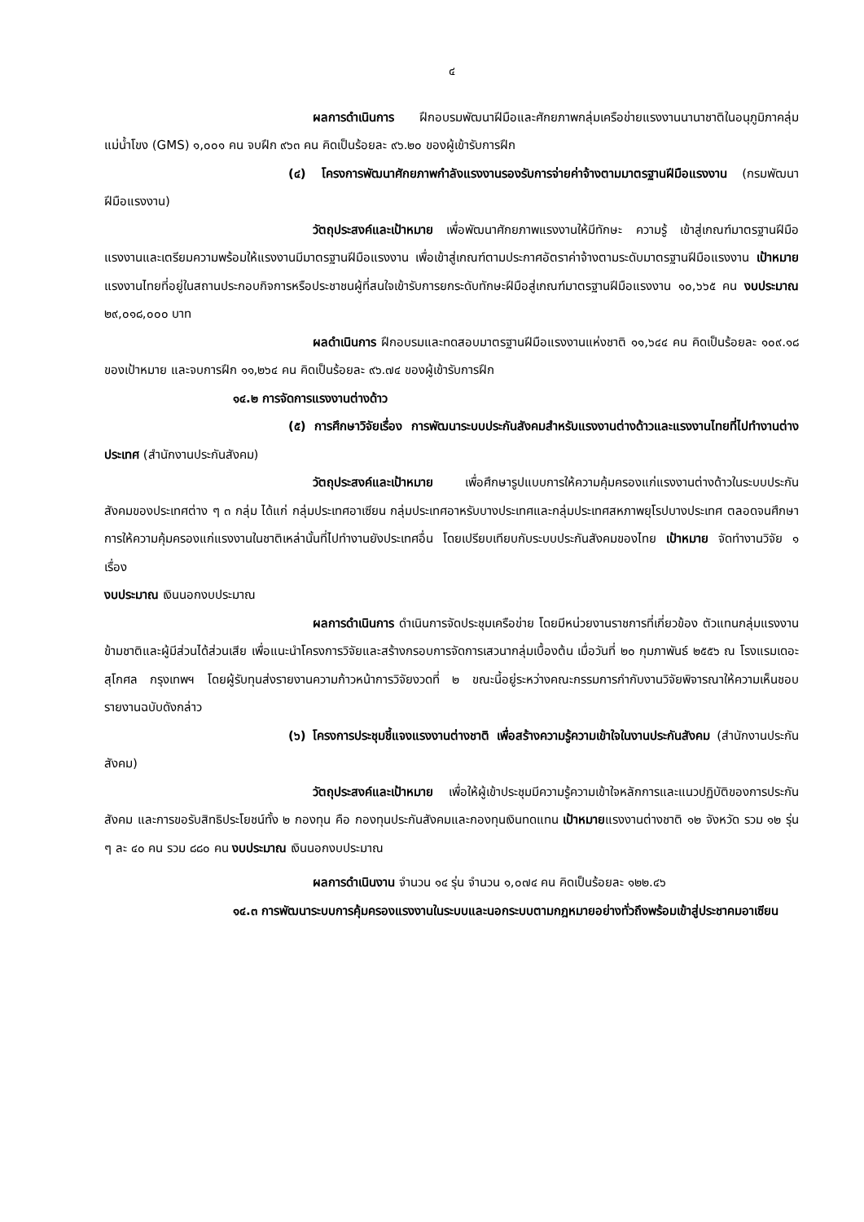๔
ผลการดำเนินการ ฝึกอบรมพัฒนาฝีมือและศักยภาพกลุ่มเครือข่ายแรงงานนานาชาติในอนุภูมิภาคลุ่มแม่น้ำโขง (GMS) ๑,๐๐๑ คน จบฝึก ๙๖๓ คน คิดเป็นร้อยละ ๙๖.๒๐ ของผู้เข้ารับการฝึก
(๔) โครงการพัฒนาศักยภาพกำลังแรงงานรองรับการจ่ายค่าจ้างตามมาตรฐานฝีมือแรงงาน (กรมพัฒนาฝีมือแรงงาน)
วัตถุประสงค์และเป้าหมาย เพื่อพัฒนาศักยภาพแรงงานให้มีทักษะ ความรู้ เข้าสู่เกณฑ์มาตรฐานฝีมือแรงงานและเตรียมความพร้อมให้แรงงานมีมาตรฐานฝีมือแรงงาน เพื่อเข้าสู่เกณฑ์ตามประกาศอัตราค่าจ้างตามระดับมาตรฐานฝีมือแรงงาน เป้าหมาย แรงงานไทยที่อยู่ในสถานประกอบกิจการหรือประชาชนผู้ที่สนใจเข้ารับการยกระดับทักษะฝีมือสู่เกณฑ์มาตรฐานฝีมือแรงงาน ๑๐,๖๖๕ คน งบประมาณ ๒๙,๐๑๘,๐๐๐ บาท
ผลดำเนินการ ฝึกอบรมและทดสอบมาตรฐานฝีมือแรงงานแห่งชาติ ๑๑,๖๔๔ คน คิดเป็นร้อยละ ๑๐๙.๑๘ ของเป้าหมาย และจบการฝึก ๑๑,๒๖๔ คน คิดเป็นร้อยละ ๙๖.๗๔ ของผู้เข้ารับการฝึก
๑๔.๒ การจัดการแรงงานต่างด้าว
(๕) การศึกษาวิจัยเรื่อง การพัฒนาระบบประกันสังคมสำหรับแรงงานต่างด้าวและแรงงานไทยที่ไปทำงานต่างประเทศ (สำนักงานประกันสังคม)
วัตถุประสงค์และเป้าหมาย เพื่อศึกษารูปแบบการให้ความคุ้มครองแก่แรงงานต่างด้าวในระบบประกันสังคมของประเทศต่าง ๆ ๓ กลุ่ม ได้แก่ กลุ่มประเทศอาเซียน กลุ่มประเทศอาหรับบางประเทศและกลุ่มประเทศสหภาพยุโรปบางประเทศ ตลอดจนศึกษาการให้ความคุ้มครองแก่แรงงานในชาติเหล่านั้นที่ไปทำงานยังประเทศอื่น โดยเปรียบเทียบกับระบบประกันสังคมของไทย เป้าหมาย จัดทำงานวิจัย ๑ เรื่อง
งบประมาณ เงินนอกงบประมาณ
ผลการดำเนินการ ดำเนินการจัดประชุมเครือข่าย โดยมีหน่วยงานราชการที่เกี่ยวข้อง ตัวแทนกลุ่มแรงงานข้ามชาติและผู้มีส่วนได้ส่วนเสีย เพื่อแนะนำโครงการวิจัยและสร้างกรอบการจัดการเสวนากลุ่มเบื้องต้น เมื่อวันที่ ๒๐ กุมภาพันธ์ ๒๕๕๖ ณ โรงแรมเดอะสุโกศล กรุงเทพฯ โดยผู้รับทุนส่งรายงานความก้าวหน้าการวิจัยงวดที่ ๒ ขณะนี้อยู่ระหว่างคณะกรรมการกำกับงานวิจัยพิจารณาให้ความเห็นชอบรายงานฉบับดังกล่าว
(๖) โครงการประชุมชี้แจงแรงงานต่างชาติ เพื่อสร้างความรู้ความเข้าใจในงานประกันสังคม (สำนักงานประกันสังคม)
วัตถุประสงค์และเป้าหมาย เพื่อให้ผู้เข้าประชุมมีความรู้ความเข้าใจหลักการและแนวปฏิบัติของการประกันสังคม และการขอรับสิทธิประโยชน์ทั้ง ๒ กองทุน คือ กองทุนประกันสังคมและกองทุนเงินทดแทน เป้าหมายแรงงานต่างชาติ ๑๒ จังหวัด รวม ๑๒ รุ่น ๆ ละ ๔๐ คน รวม ๘๘๐ คน งบประมาณ เงินนอกงบประมาณ
ผลการดำเนินงาน จำนวน ๑๔ รุ่น จำนวน ๑,๐๗๔ คน คิดเป็นร้อยละ ๑๒๒.๔๖
๑๔.๓ การพัฒนาระบบการคุ้มครองแรงงานในระบบและนอกระบบตามกฎหมายอย่างทั่วถึงพร้อมเข้าสู่ประชาคมอาเซียน